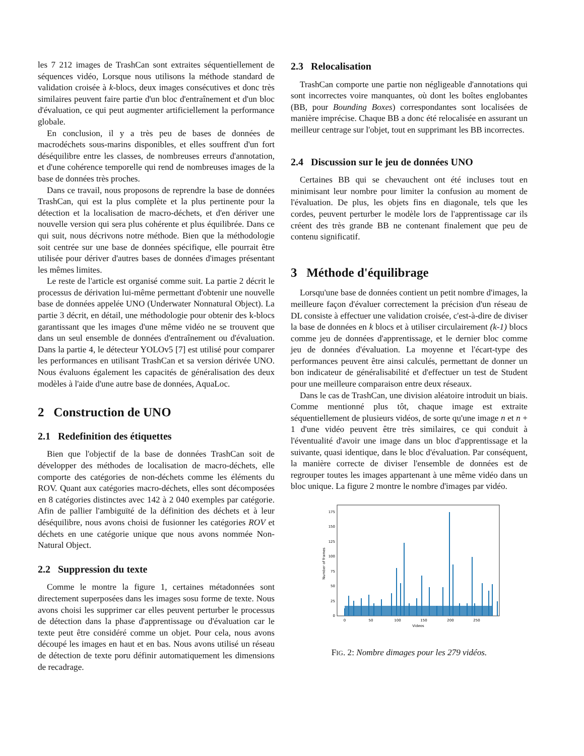les 7 212 images de TrashCan sont extraites séquentiellement de séquences vidéo, Lorsque nous utilisons la méthode standard de validation croisée à k-blocs, deux images consécutives et donc très similaires peuvent faire partie d'un bloc d'entraînement et d'un bloc d'évaluation, ce qui peut augmenter artificiellement la performance globale.
En conclusion, il y a très peu de bases de données de macrodéchets sous-marins disponibles, et elles souffrent d'un fort déséquilibre entre les classes, de nombreuses erreurs d'annotation, et d'une cohérence temporelle qui rend de nombreuses images de la base de données très proches.
Dans ce travail, nous proposons de reprendre la base de données TrashCan, qui est la plus complète et la plus pertinente pour la détection et la localisation de macro-déchets, et d'en dériver une nouvelle version qui sera plus cohérente et plus équilibrée. Dans ce qui suit, nous décrivons notre méthode. Bien que la méthodologie soit centrée sur une base de données spécifique, elle pourrait être utilisée pour dériver d'autres bases de données d'images présentant les mêmes limites.
Le reste de l'article est organisé comme suit. La partie 2 décrit le processus de dérivation lui-même permettant d'obtenir une nouvelle base de données appelée UNO (Underwater Nonnatural Object). La partie 3 décrit, en détail, une méthodologie pour obtenir des k-blocs garantissant que les images d'une même vidéo ne se trouvent que dans un seul ensemble de données d'entraînement ou d'évaluation. Dans la partie 4, le détecteur YOLOv5 [7] est utilisé pour comparer les performances en utilisant TrashCan et sa version dérivée UNO. Nous évaluons également les capacités de généralisation des deux modèles à l'aide d'une autre base de données, AquaLoc.
2 Construction de UNO
2.1 Redefinition des étiquettes
Bien que l'objectif de la base de données TrashCan soit de développer des méthodes de localisation de macro-déchets, elle comporte des catégories de non-déchets comme les éléments du ROV. Quant aux catégories macro-déchets, elles sont décomposées en 8 catégories distinctes avec 142 à 2 040 exemples par catégorie. Afin de pallier l'ambiguïté de la définition des déchets et à leur déséquilibre, nous avons choisi de fusionner les catégories ROV et déchets en une catégorie unique que nous avons nommée Non-Natural Object.
2.2 Suppression du texte
Comme le montre la figure 1, certaines métadonnées sont directement superposées dans les images sosu forme de texte. Nous avons choisi les supprimer car elles peuvent perturber le processus de détection dans la phase d'apprentissage ou d'évaluation car le texte peut être considéré comme un objet. Pour cela, nous avons découpé les images en haut et en bas. Nous avons utilisé un réseau de détection de texte poru définir automatiquement les dimensions de recadrage.
2.3 Relocalisation
TrashCan comporte une partie non négligeable d'annotations qui sont incorrectes voire manquantes, où dont les boîtes englobantes (BB, pour Bounding Boxes) correspondantes sont localisées de manière imprécise. Chaque BB a donc été relocalisée en assurant un meilleur centrage sur l'objet, tout en supprimant les BB incorrectes.
2.4 Discussion sur le jeu de données UNO
Certaines BB qui se chevauchent ont été incluses tout en minimisant leur nombre pour limiter la confusion au moment de l'évaluation. De plus, les objets fins en diagonale, tels que les cordes, peuvent perturber le modèle lors de l'apprentissage car ils créent des très grande BB ne contenant finalement que peu de contenu significatif.
3 Méthode d'équilibrage
Lorsqu'une base de données contient un petit nombre d'images, la meilleure façon d'évaluer correctement la précision d'un réseau de DL consiste à effectuer une validation croisée, c'est-à-dire de diviser la base de données en k blocs et à utiliser circulairement (k-1) blocs comme jeu de données d'apprentissage, et le dernier bloc comme jeu de données d'évaluation. La moyenne et l'écart-type des performances peuvent être ainsi calculés, permettant de donner un bon indicateur de généralisabilité et d'effectuer un test de Student pour une meilleure comparaison entre deux réseaux.
Dans le cas de TrashCan, une division aléatoire introduit un biais. Comme mentionné plus tôt, chaque image est extraite séquentiellement de plusieurs vidéos, de sorte qu'une image n et n + 1 d'une vidéo peuvent être très similaires, ce qui conduit à l'éventualité d'avoir une image dans un bloc d'apprentissage et la suivante, quasi identique, dans le bloc d'évaluation. Par conséquent, la manière correcte de diviser l'ensemble de données est de regrouper toutes les images appartenant à une même vidéo dans un bloc unique. La figure 2 montre le nombre d'images par vidéo.
Number of frames
0
25
50
75
100
125
150
175
0
50
100
150
200
250
Videos
FIG. 2: Nombre dimages pour les 279 vidéos.